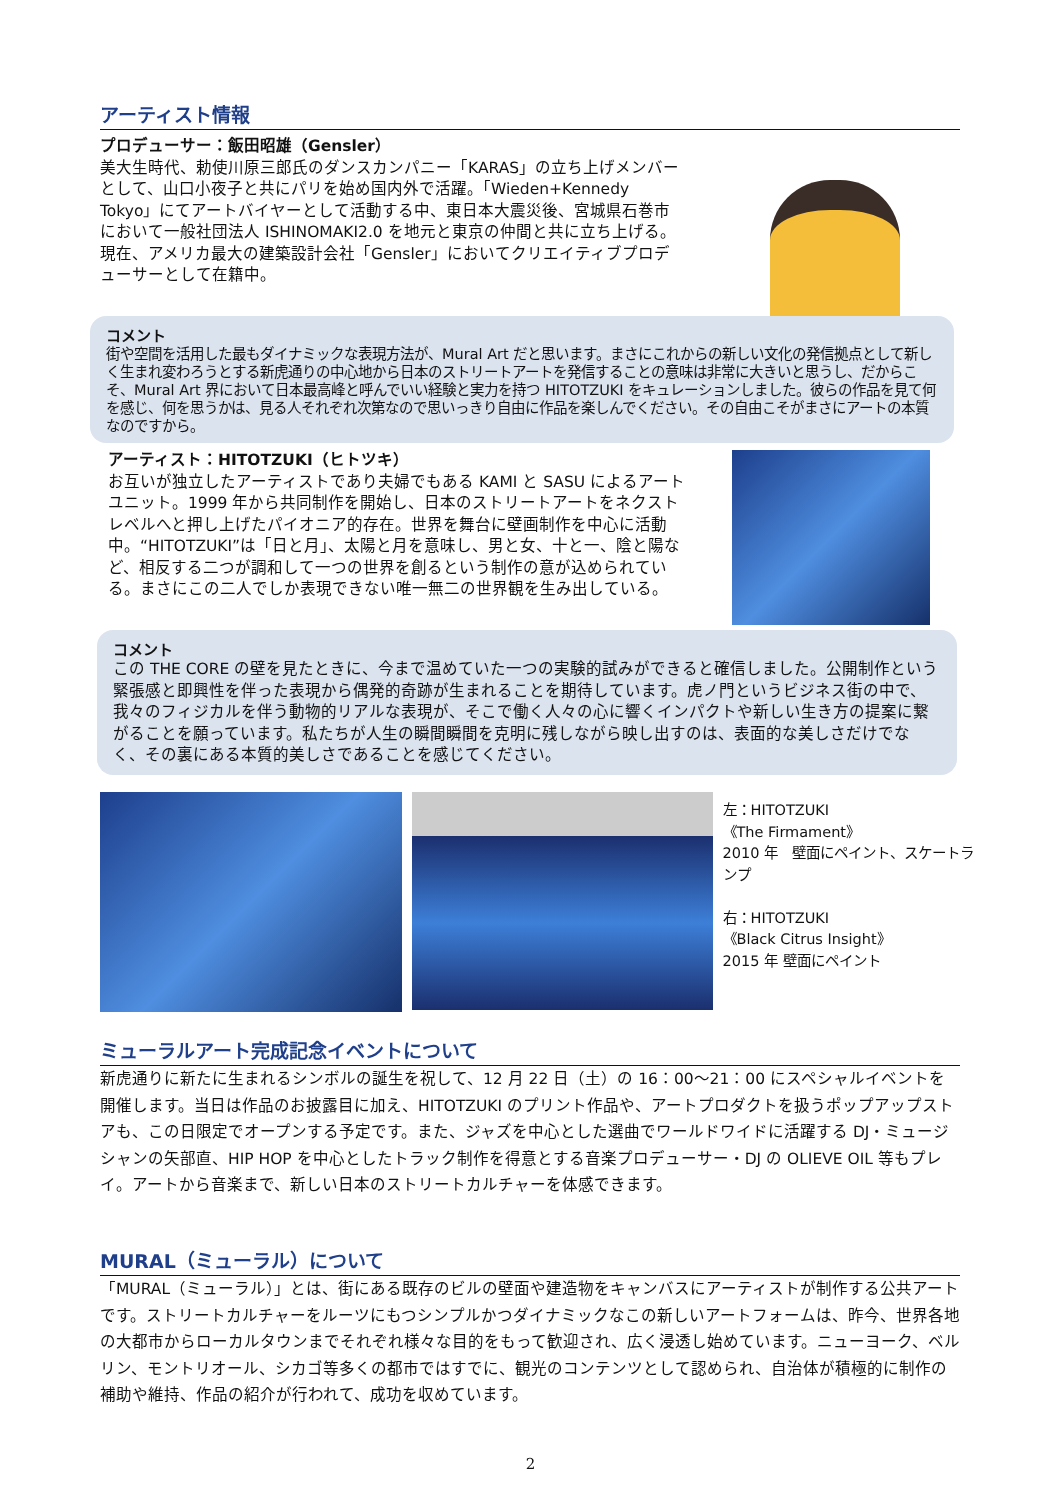アーティスト情報
プロデューサー：飯田昭雄（Gensler）
美大生時代、勅使川原三郎氏のダンスカンパニー「KARAS」の立ち上げメンバーとして、山口小夜子と共にパリを始め国内外で活躍。「Wieden+Kennedy Tokyo」にてアートバイヤーとして活動する中、東日本大震災後、宮城県石巻市において一般社団法人 ISHINOMAKI2.0 を地元と東京の仲間と共に立ち上げる。現在、アメリカ最大の建築設計会社「Gensler」においてクリエイティブプロデューサーとして在籍中。
コメント
街や空間を活用した最もダイナミックな表現方法が、Mural Art だと思います。まさにこれからの新しい文化の発信拠点として新しく生まれ変わろうとする新虎通りの中心地から日本のストリートアートを発信することの意味は非常に大きいと思うし、だからこそ、Mural Art 界において日本最高峰と呼んでいい経験と実力を持つ HITOTZUKI をキュレーションしました。彼らの作品を見て何を感じ、何を思うかは、見る人それぞれ次第なので思いっきり自由に作品を楽しんでください。その自由こそがまさにアートの本質なのですから。
アーティスト：HITOTZUKI（ヒトツキ）
お互いが独立したアーティストであり夫婦でもある KAMI と SASU によるアートユニット。1999 年から共同制作を開始し、日本のストリートアートをネクストレベルへと押し上げたパイオニア的存在。世界を舞台に壁画制作を中心に活動中。“HITOTZUKI”は「日と月」、太陽と月を意味し、男と女、十と一、陰と陽など、相反する二つが調和して一つの世界を創るという制作の意が込められている。まさにこの二人でしか表現できない唯一無二の世界観を生み出している。
コメント
この THE CORE の壁を見たときに、今まで温めていた一つの実験的試みができると確信しました。公開制作という緊張感と即興性を伴った表現から偶発的奇跡が生まれることを期待しています。虎ノ門というビジネス街の中で、我々のフィジカルを伴う動物的リアルな表現が、そこで働く人々の心に響くインパクトや新しい生き方の提案に繋がることを願っています。私たちが人生の瞬間瞬間を克明に残しながら映し出すのは、表面的な美しさだけでなく、その裏にある本質的美しさであることを感じてください。
左：HITOTZUKI
《The Firmament》
2010 年　壁面にペイント、スケートランプ
右：HITOTZUKI
《Black Citrus Insight》
2015 年 壁面にペイント
ミューラルアート完成記念イベントについて
新虎通りに新たに生まれるシンボルの誕生を祝して、12 月 22 日（土）の 16：00〜21：00 にスペシャルイベントを開催します。当日は作品のお披露目に加え、HITOTZUKI のプリント作品や、アートプロダクトを扱うポップアップストアも、この日限定でオープンする予定です。また、ジャズを中心とした選曲でワールドワイドに活躍する DJ・ミュージシャンの矢部直、HIP HOP を中心としたトラック制作を得意とする音楽プロデューサー・DJ の OLIEVE OIL 等もプレイ。アートから音楽まで、新しい日本のストリートカルチャーを体感できます。
MURAL（ミューラル）について
「MURAL（ミューラル）」とは、街にある既存のビルの壁面や建造物をキャンバスにアーティストが制作する公共アートです。ストリートカルチャーをルーツにもつシンプルかつダイナミックなこの新しいアートフォームは、昨今、世界各地の大都市からローカルタウンまでそれぞれ様々な目的をもって歓迎され、広く浸透し始めています。ニューヨーク、ベルリン、モントリオール、シカゴ等多くの都市ではすでに、観光のコンテンツとして認められ、自治体が積極的に制作の補助や維持、作品の紹介が行われて、成功を収めています。
2